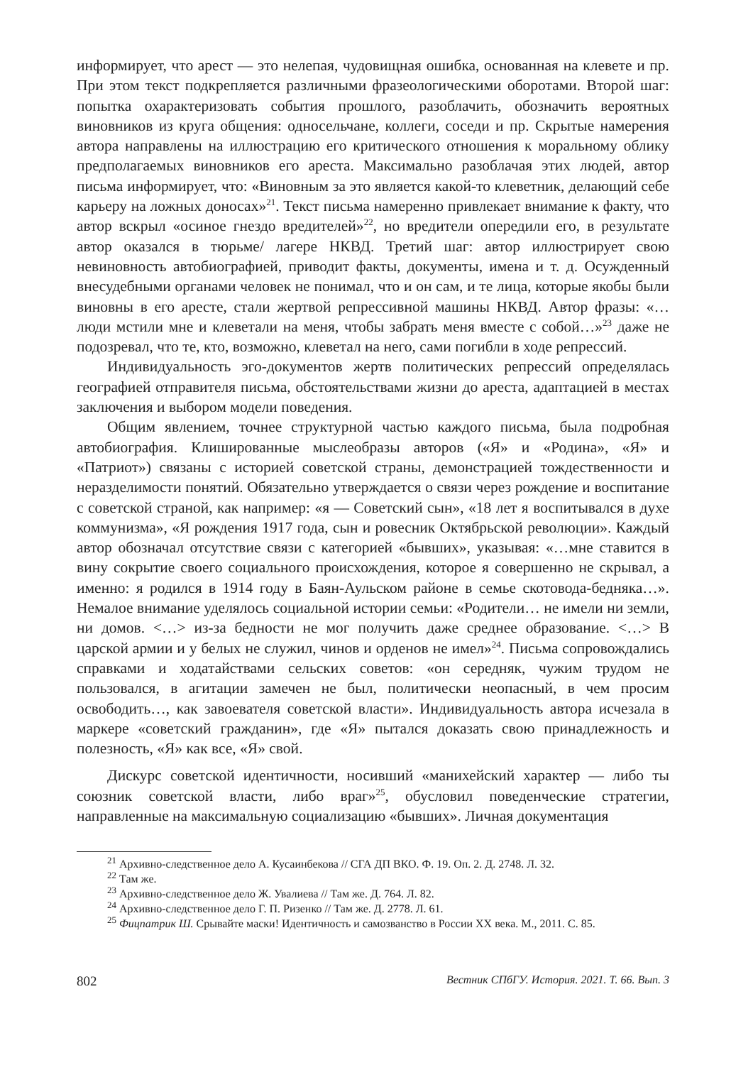информирует, что арест — это нелепая, чудовищная ошибка, основанная на клевете и пр. При этом текст подкрепляется различными фразеологическими оборотами. Второй шаг: попытка охарактеризовать события прошлого, разоблачить, обозначить вероятных виновников из круга общения: односельчане, коллеги, соседи и пр. Скрытые намерения автора направлены на иллюстрацию его критического отношения к моральному облику предполагаемых виновников его ареста. Максимально разоблачая этих людей, автор письма информирует, что: «Виновным за это является какой-то клеветник, делающий себе карьеру на ложных доносах»<sup>21</sup>. Текст письма намеренно привлекает внимание к факту, что автор вскрыл «осиное гнездо вредителей»<sup>22</sup>, но вредители опередили его, в результате автор оказался в тюрьме/ лагере НКВД. Третий шаг: автор иллюстрирует свою невиновность автобиографией, приводит факты, документы, имена и т. д. Осужденный внесудебными органами человек не понимал, что и он сам, и те лица, которые якобы были виновны в его аресте, стали жертвой репрессивной машины НКВД. Автор фразы: «…люди мстили мне и клеветали на меня, чтобы забрать меня вместе с собой…»<sup>23</sup> даже не подозревал, что те, кто, возможно, клеветал на него, сами погибли в ходе репрессий.
Индивидуальность эго-документов жертв политических репрессий определялась географией отправителя письма, обстоятельствами жизни до ареста, адаптацией в местах заключения и выбором модели поведения.
Общим явлением, точнее структурной частью каждого письма, была подробная автобиография. Клишированные мыслеобразы авторов («Я» и «Родина», «Я» и «Патриот») связаны с историей советской страны, демонстрацией тождественности и неразделимости понятий. Обязательно утверждается о связи через рождение и воспитание с советской страной, как например: «я — Советский сын», «18 лет я воспитывался в духе коммунизма», «Я рождения 1917 года, сын и ровесник Октябрьской революции». Каждый автор обозначал отсутствие связи с категорией «бывших», указывая: «…мне ставится в вину сокрытие своего социального происхождения, которое я совершенно не скрывал, а именно: я родился в 1914 году в Баян-Аульском районе в семье скотовода-бедняка…». Немалое внимание уделялось социальной истории семьи: «Родители… не имели ни земли, ни домов. <…> из-за бедности не мог получить даже среднее образование. <…> В царской армии и у белых не служил, чинов и орденов не имел»<sup>24</sup>. Письма сопровождались справками и ходатайствами сельских советов: «он середняк, чужим трудом не пользовался, в агитации замечен не был, политически неопасный, в чем просим освободить…, как завоевателя советской власти». Индивидуальность автора исчезала в маркере «советский гражданин», где «Я» пытался доказать свою принадлежность и полезность, «Я» как все, «Я» свой.
Дискурс советской идентичности, носивший «манихейский характер — либо ты союзник советской власти, либо враг»<sup>25</sup>, обусловил поведенческие стратегии, направленные на максимальную социализацию «бывших». Личная документация
<sup>21</sup> Архивно-следственное дело А. Кусаинбекова // СГА ДП ВКО. Ф. 19. Оп. 2. Д. 2748. Л. 32.
<sup>22</sup> Там же.
<sup>23</sup> Архивно-следственное дело Ж. Увалиева // Там же. Д. 764. Л. 82.
<sup>24</sup> Архивно-следственное дело Г. П. Ризенко // Там же. Д. 2778. Л. 61.
<sup>25</sup> Фицпатрик Ш. Срывайте маски! Идентичность и самозванство в России XX века. М., 2011. С. 85.
802 Вестник СПбГУ. История. 2021. Т. 66. Вып. 3